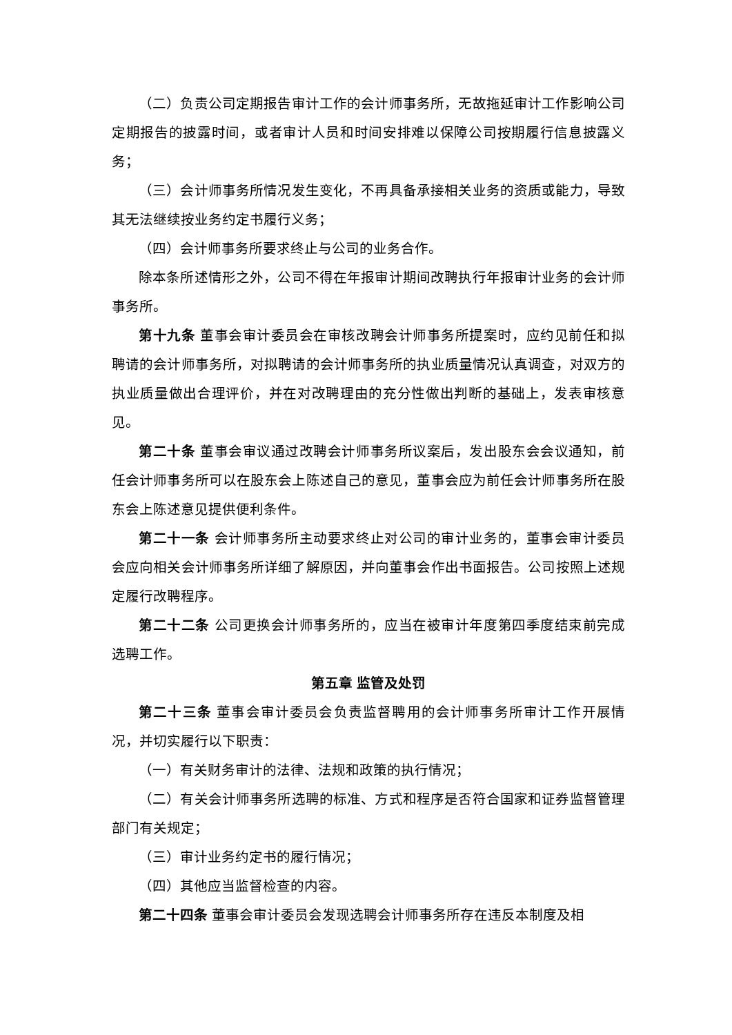（二）负责公司定期报告审计工作的会计师事务所，无故拖延审计工作影响公司定期报告的披露时间，或者审计人员和时间安排难以保障公司按期履行信息披露义务；
（三）会计师事务所情况发生变化，不再具备承接相关业务的资质或能力，导致其无法继续按业务约定书履行义务；
（四）会计师事务所要求终止与公司的业务合作。
除本条所述情形之外，公司不得在年报审计期间改聘执行年报审计业务的会计师事务所。
第十九条 董事会审计委员会在审核改聘会计师事务所提案时，应约见前任和拟聘请的会计师事务所，对拟聘请的会计师事务所的执业质量情况认真调查，对双方的执业质量做出合理评价，并在对改聘理由的充分性做出判断的基础上，发表审核意见。
第二十条 董事会审议通过改聘会计师事务所议案后，发出股东会会议通知，前任会计师事务所可以在股东会上陈述自己的意见，董事会应为前任会计师事务所在股东会上陈述意见提供便利条件。
第二十一条 会计师事务所主动要求终止对公司的审计业务的，董事会审计委员会应向相关会计师事务所详细了解原因，并向董事会作出书面报告。公司按照上述规定履行改聘程序。
第二十二条 公司更换会计师事务所的，应当在被审计年度第四季度结束前完成选聘工作。
第五章 监管及处罚
第二十三条 董事会审计委员会负责监督聘用的会计师事务所审计工作开展情况，并切实履行以下职责：
（一）有关财务审计的法律、法规和政策的执行情况；
（二）有关会计师事务所选聘的标准、方式和程序是否符合国家和证券监督管理部门有关规定；
（三）审计业务约定书的履行情况；
（四）其他应当监督检查的内容。
第二十四条 董事会审计委员会发现选聘会计师事务所存在违反本制度及相